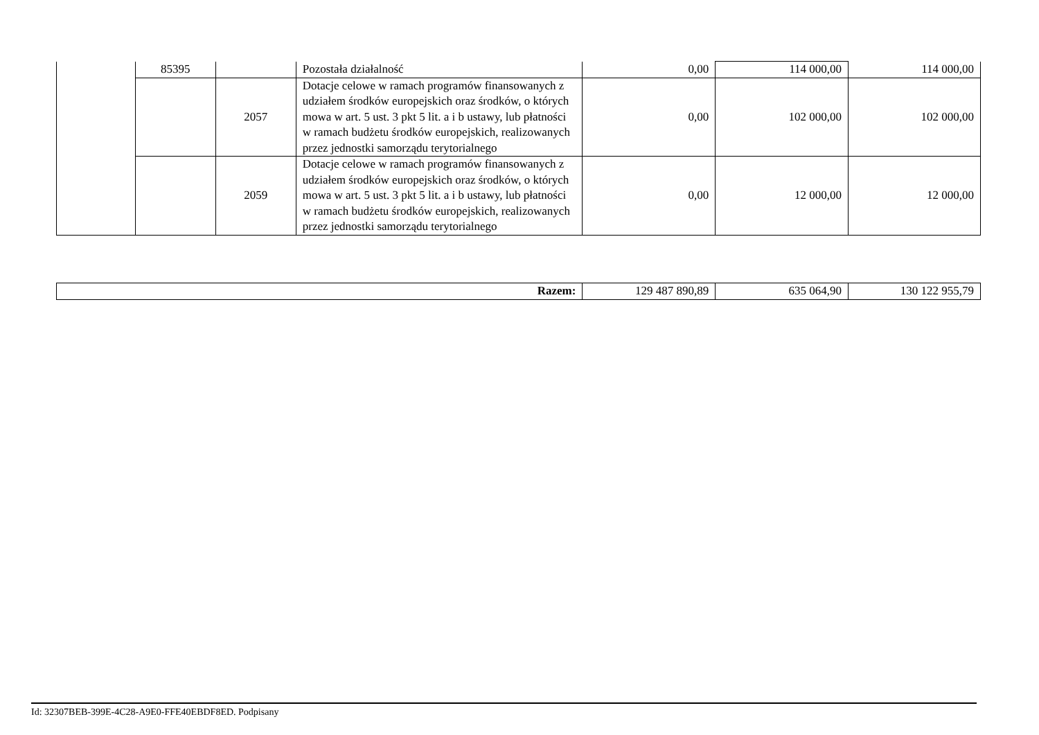| | 85395 | | Pozostała działalność | 0,00 | 114 000,00 | 114 000,00 |
| | | 2057 | Dotacje celowe w ramach programów finansowanych z udziałem środków europejskich oraz środków, o których mowa w art. 5 ust. 3 pkt 5 lit. a i b ustawy, lub płatności w ramach budżetu środków europejskich, realizowanych przez jednostki samorządu terytorialnego | 0,00 | 102 000,00 | 102 000,00 |
| | | 2059 | Dotacje celowe w ramach programów finansowanych z udziałem środków europejskich oraz środków, o których mowa w art. 5 ust. 3 pkt 5 lit. a i b ustawy, lub płatności w ramach budżetu środków europejskich, realizowanych przez jednostki samorządu terytorialnego | 0,00 | 12 000,00 | 12 000,00 |
| Razem: | 129 487 890,89 | 635 064,90 | 130 122 955,79 |
Id: 32307BEB-399E-4C28-A9E0-FFE40EBDF8ED. Podpisany